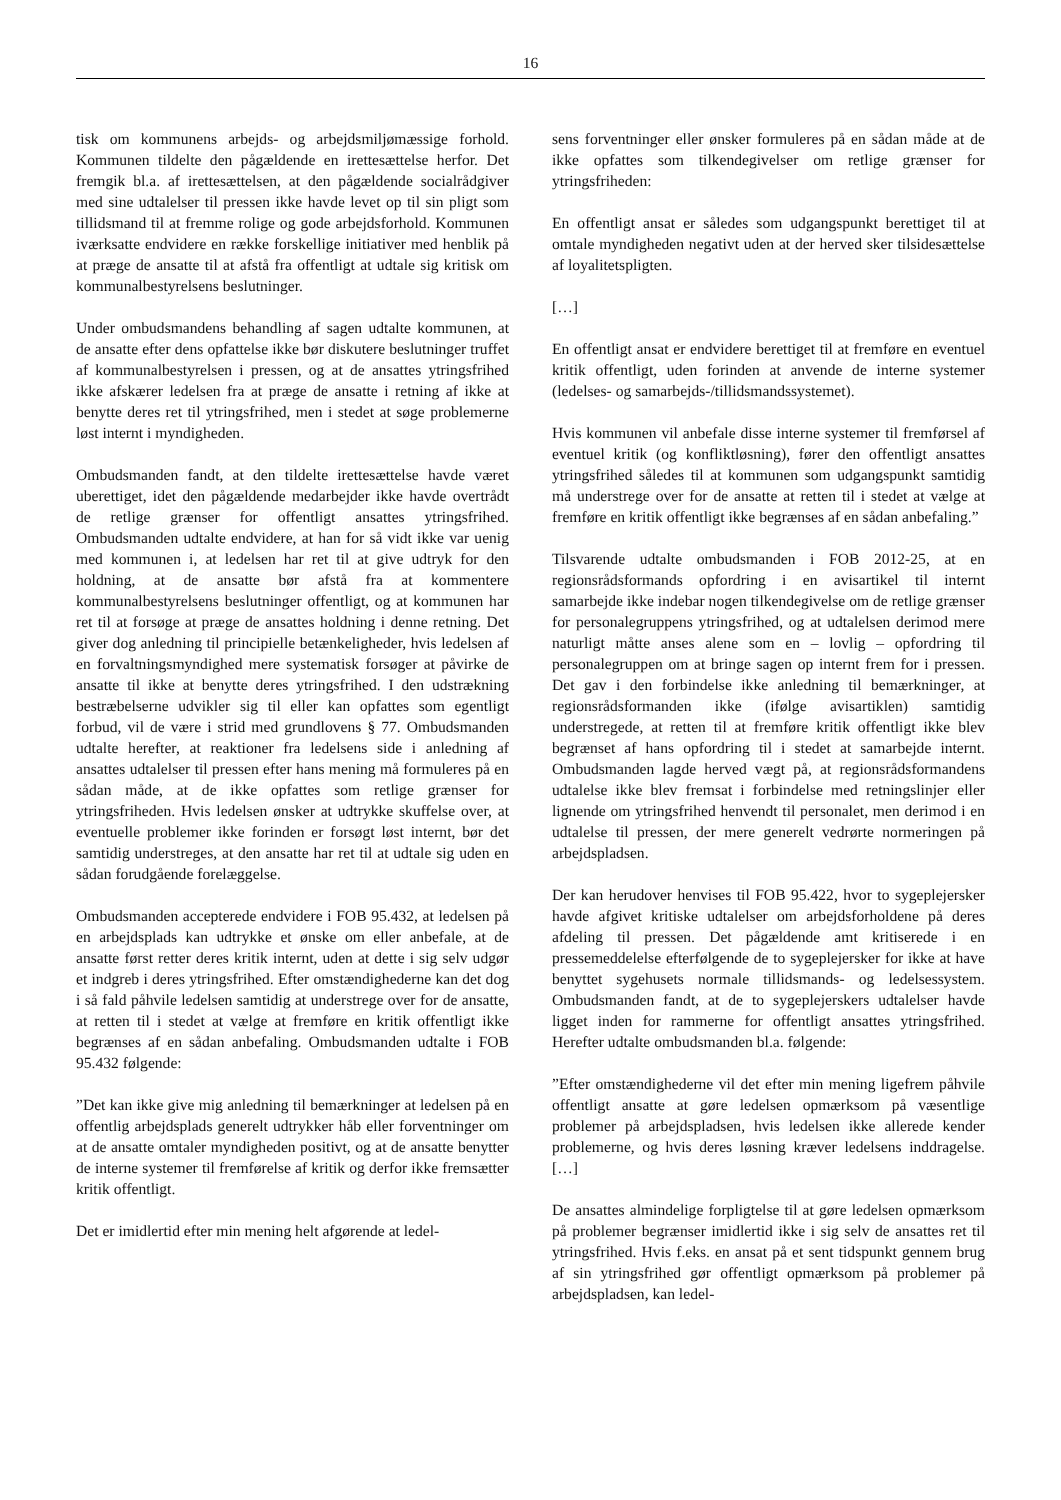16
tisk om kommunens arbejds- og arbejdsmiljømæssige forhold. Kommunen tildelte den pågældende en irettesættelse herfor. Det fremgik bl.a. af irettesættelsen, at den pågældende socialrådgiver med sine udtalelser til pressen ikke havde levet op til sin pligt som tillidsmand til at fremme rolige og gode arbejdsforhold. Kommunen iværksatte endvidere en række forskellige initiativer med henblik på at præge de ansatte til at afstå fra offentligt at udtale sig kritisk om kommunalbestyrelsens beslutninger.
Under ombudsmandens behandling af sagen udtalte kommunen, at de ansatte efter dens opfattelse ikke bør diskutere beslutninger truffet af kommunalbestyrelsen i pressen, og at de ansattes ytringsfrihed ikke afskærer ledelsen fra at præge de ansatte i retning af ikke at benytte deres ret til ytringsfrihed, men i stedet at søge problemerne løst internt i myndigheden.
Ombudsmanden fandt, at den tildelte irettesættelse havde været uberettiget, idet den pågældende medarbejder ikke havde overtrådt de retlige grænser for offentligt ansattes ytringsfrihed. Ombudsmanden udtalte endvidere, at han for så vidt ikke var uenig med kommunen i, at ledelsen har ret til at give udtryk for den holdning, at de ansatte bør afstå fra at kommentere kommunalbestyrelsens beslutninger offentligt, og at kommunen har ret til at forsøge at præge de ansattes holdning i denne retning. Det giver dog anledning til principielle betænkeligheder, hvis ledelsen af en forvaltningsmyndighed mere systematisk forsøger at påvirke de ansatte til ikke at benytte deres ytringsfrihed. I den udstrækning bestræbelserne udvikler sig til eller kan opfattes som egentligt forbud, vil de være i strid med grundlovens § 77. Ombudsmanden udtalte herefter, at reaktioner fra ledelsens side i anledning af ansattes udtalelser til pressen efter hans mening må formuleres på en sådan måde, at de ikke opfattes som retlige grænser for ytringsfriheden. Hvis ledelsen ønsker at udtrykke skuffelse over, at eventuelle problemer ikke forinden er forsøgt løst internt, bør det samtidig understreges, at den ansatte har ret til at udtale sig uden en sådan forudgående forelæggelse.
Ombudsmanden accepterede endvidere i FOB 95.432, at ledelsen på en arbejdsplads kan udtrykke et ønske om eller anbefale, at de ansatte først retter deres kritik internt, uden at dette i sig selv udgør et indgreb i deres ytringsfrihed. Efter omstændighederne kan det dog i så fald påhvile ledelsen samtidig at understrege over for de ansatte, at retten til i stedet at vælge at fremføre en kritik offentligt ikke begrænses af en sådan anbefaling. Ombudsmanden udtalte i FOB 95.432 følgende:
”Det kan ikke give mig anledning til bemærkninger at ledelsen på en offentlig arbejdsplads generelt udtrykker håb eller forventninger om at de ansatte omtaler myndigheden positivt, og at de ansatte benytter de interne systemer til fremførelse af kritik og derfor ikke fremsætter kritik offentligt.
Det er imidlertid efter min mening helt afgørende at ledel-
sens forventninger eller ønsker formuleres på en sådan måde at de ikke opfattes som tilkendegivelser om retlige grænser for ytringsfriheden:
En offentligt ansat er således som udgangspunkt berettiget til at omtale myndigheden negativt uden at der herved sker tilsidesættelse af loyalitetspligten.
[…]
En offentligt ansat er endvidere berettiget til at fremføre en eventuel kritik offentligt, uden forinden at anvende de interne systemer (ledelses- og samarbejds-/tillidsmandssystemet).
Hvis kommunen vil anbefale disse interne systemer til fremførsel af eventuel kritik (og konfliktløsning), fører den offentligt ansattes ytringsfrihed således til at kommunen som udgangspunkt samtidig må understrege over for de ansatte at retten til i stedet at vælge at fremføre en kritik offentligt ikke begrænses af en sådan anbefaling.”
Tilsvarende udtalte ombudsmanden i FOB 2012-25, at en regionsrådsformands opfordring i en avisartikel til internt samarbejde ikke indebar nogen tilkendegivelse om de retlige grænser for personalegruppens ytringsfrihed, og at udtalelsen derimod mere naturligt måtte anses alene som en – lovlig – opfordring til personalegruppen om at bringe sagen op internt frem for i pressen. Det gav i den forbindelse ikke anledning til bemærkninger, at regionsrådsformanden ikke (ifølge avisartiklen) samtidig understregede, at retten til at fremføre kritik offentligt ikke blev begrænset af hans opfordring til i stedet at samarbejde internt. Ombudsmanden lagde herved vægt på, at regionsrådsformandens udtalelse ikke blev fremsat i forbindelse med retningslinjer eller lignende om ytringsfrihed henvendt til personalet, men derimod i en udtalelse til pressen, der mere generelt vedrørte normeringen på arbejdspladsen.
Der kan herudover henvises til FOB 95.422, hvor to sygeplejersker havde afgivet kritiske udtalelser om arbejdsforholdene på deres afdeling til pressen. Det pågældende amt kritiserede i en pressemeddelelse efterfølgende de to sygeplejersker for ikke at have benyttet sygehusets normale tillidsmands- og ledelsessystem. Ombudsmanden fandt, at de to sygeplejerskers udtalelser havde ligget inden for rammerne for offentligt ansattes ytringsfrihed. Herefter udtalte ombudsmanden bl.a. følgende:
”Efter omstændighederne vil det efter min mening ligefrem påhvile offentligt ansatte at gøre ledelsen opmærksom på væsentlige problemer på arbejdspladsen, hvis ledelsen ikke allerede kender problemerne, og hvis deres løsning kræver ledelsens inddragelse. […]
De ansattes almindelige forpligtelse til at gøre ledelsen opmærksom på problemer begrænser imidlertid ikke i sig selv de ansattes ret til ytringsfrihed. Hvis f.eks. en ansat på et sent tidspunkt gennem brug af sin ytringsfrihed gør offentligt opmærksom på problemer på arbejdspladsen, kan ledel-